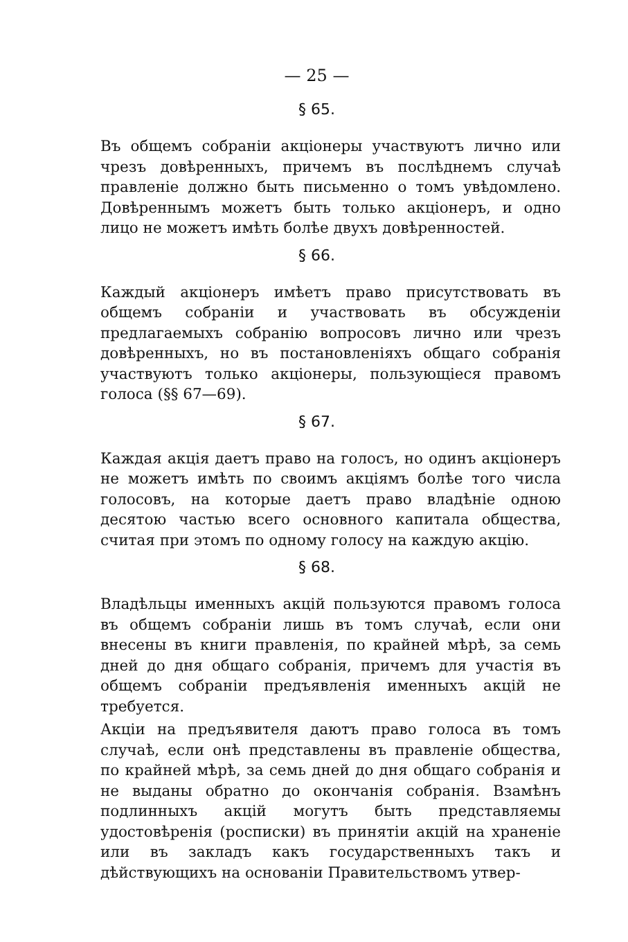— 25 —
§ 65.
Въ общемъ собраніи акціонеры участвуютъ лично или чрезъ довѣренныхъ, причемъ въ послѣднемъ случаѣ правленіе должно быть письменно о томъ увѣдомлено. Довѣреннымъ можетъ быть только акціонеръ, и одно лицо не можетъ имѣть болѣе двухъ довѣренностей.
§ 66.
Каждый акціонеръ имѣетъ право присутствовать въ общемъ собраніи и участвовать въ обсужденіи предлагаемыхъ собранію вопросовъ лично или чрезъ довѣренныхъ, но въ постановленіяхъ общаго собранія участвуютъ только акціонеры, пользующіеся правомъ голоса (§§ 67—69).
§ 67.
Каждая акція даетъ право на голосъ, но одинъ акціонеръ не можетъ имѣть по своимъ акціямъ болѣе того числа голосовъ, на которые даетъ право владѣніе одною десятою частью всего основного капитала общества, считая при этомъ по одному голосу на каждую акцію.
§ 68.
Владѣльцы именныхъ акцій пользуются правомъ голоса въ общемъ собраніи лишь въ томъ случаѣ, если они внесены въ книги правленія, по крайней мѣрѣ, за семь дней до дня общаго собранія, причемъ для участія въ общемъ собраніи предъявленія именныхъ акцій не требуется.
Акціи на предъявителя даютъ право голоса въ томъ случаѣ, если онѣ представлены въ правленіе общества, по крайней мѣрѣ, за семь дней до дня общаго собранія и не выданы обратно до окончанія собранія. Взамѣнъ подлинныхъ акцій могутъ быть представляемы удостовѣренія (росписки) въ принятіи акцій на храненіе или въ закладъ какъ государственныхъ такъ и дѣйствующихъ на основаніи Правительствомъ утвер-